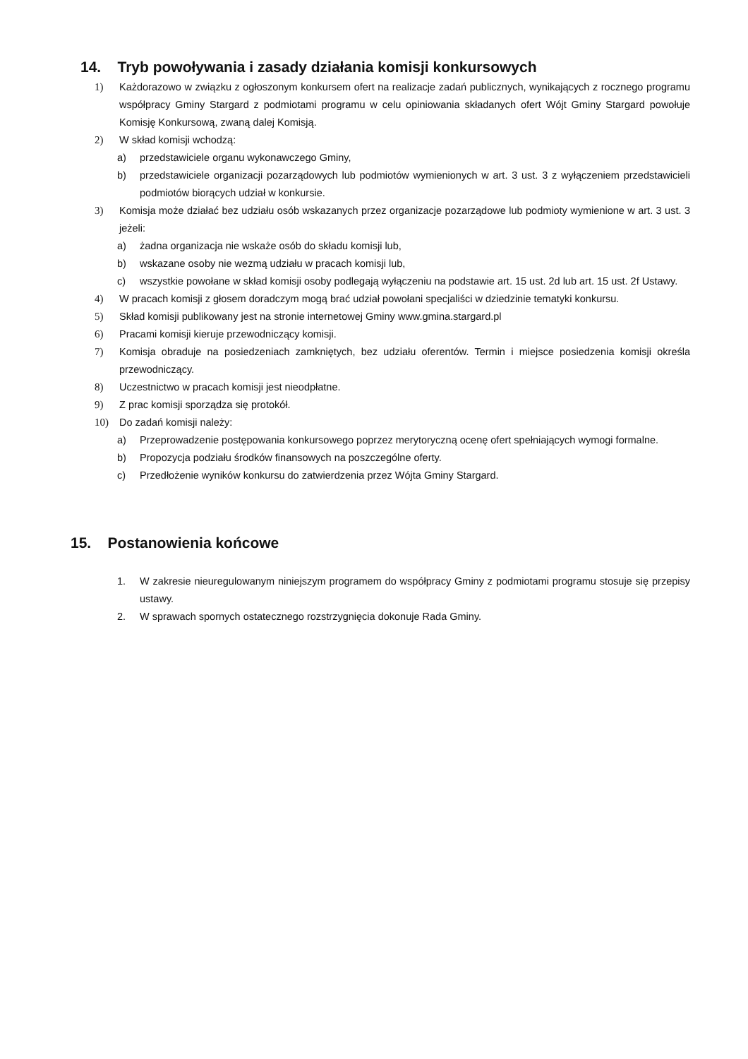14. Tryb powoływania i zasady działania komisji konkursowych
1) Każdorazowo w związku z ogłoszonym konkursem ofert na realizacje zadań publicznych, wynikających z rocznego programu współpracy Gminy Stargard z podmiotami programu w celu opiniowania składanych ofert Wójt Gminy Stargard powołuje Komisję Konkursową, zwaną dalej Komisją.
2) W skład komisji wchodzą:
a) przedstawiciele organu wykonawczego Gminy,
b) przedstawiciele organizacji pozarządowych lub podmiotów wymienionych w art. 3 ust. 3 z wyłączeniem przedstawicieli podmiotów biorących udział w konkursie.
3) Komisja może działać bez udziału osób wskazanych przez organizacje pozarządowe lub podmioty wymienione w art. 3 ust. 3 jeżeli:
a) żadna organizacja nie wskaże osób do składu komisji lub,
b) wskazane osoby nie wezmą udziału w pracach komisji lub,
c) wszystkie powołane w skład komisji osoby podlegają wyłączeniu na podstawie art. 15 ust. 2d lub art. 15 ust. 2f Ustawy.
4) W pracach komisji z głosem doradczym mogą brać udział powołani specjaliści w dziedzinie tematyki konkursu.
5) Skład komisji publikowany jest na stronie internetowej Gminy www.gmina.stargard.pl
6) Pracami komisji kieruje przewodniczący komisji.
7) Komisja obraduje na posiedzeniach zamkniętych, bez udziału oferentów. Termin i miejsce posiedzenia komisji określa przewodniczący.
8) Uczestnictwo w pracach komisji jest nieodpłatne.
9) Z prac komisji sporządza się protokół.
10) Do zadań komisji należy:
a) Przeprowadzenie postępowania konkursowego poprzez merytoryczną ocenę ofert spełniających wymogi formalne.
b) Propozycja podziału środków finansowych na poszczególne oferty.
c) Przedłożenie wyników konkursu do zatwierdzenia przez Wójta Gminy Stargard.
15. Postanowienia końcowe
1. W zakresie nieuregulowanym niniejszym programem do współpracy Gminy z podmiotami programu stosuje się przepisy ustawy.
2. W sprawach spornych ostatecznego rozstrzygnięcia dokonuje Rada Gminy.